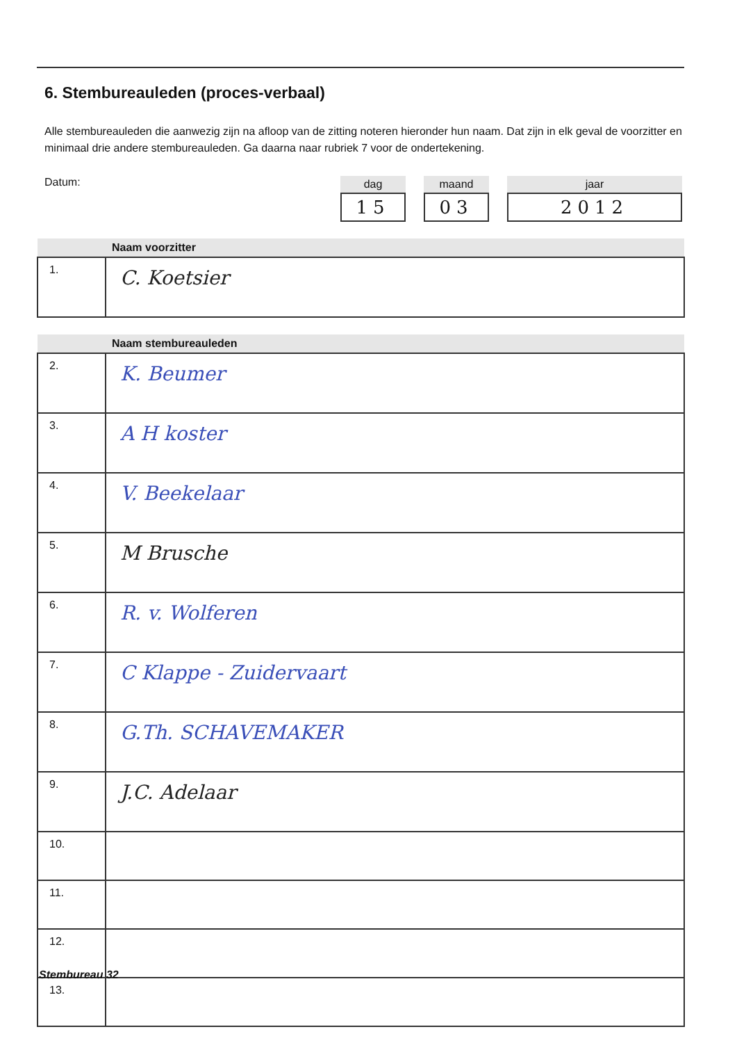6. Stembureauleden (proces-verbaal)
Alle stembureauleden die aanwezig zijn na afloop van de zitting noteren hieronder hun naam. Dat zijn in elk geval de voorzitter en minimaal drie andere stembureauleden. Ga daarna naar rubriek 7 voor de ondertekening.
Datum:
dag
15
maand
03
jaar
2012
| Naam voorzitter | |
| --- | --- |
| 1. | C. Koetsier |
| Naam stembureauleden | |
| --- | --- |
| 2. | K. Beumer |
| 3. | A H koster |
| 4. | V. Beekelaar |
| 5. | M Brusche |
| 6. | R. v. Wolferen |
| 7. | C Klappe - Zuidervaart |
| 8. | G.Th. SCHAVEMAKER |
| 9. | J.C. Adelaar |
| 10. | |
| 11. | |
| 12. | |
| 13. | |
Stembureau 32